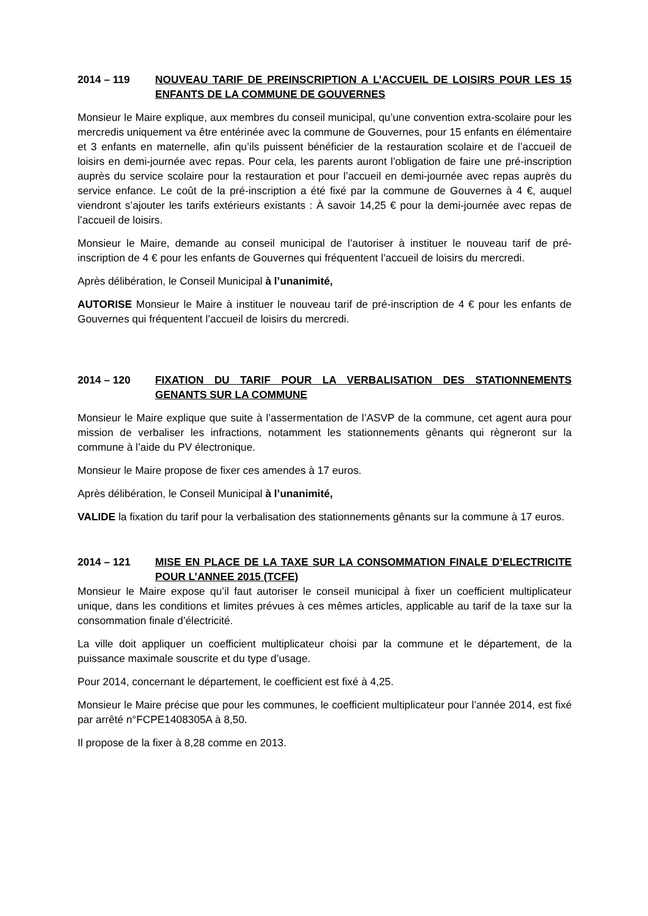2014 – 119 NOUVEAU TARIF DE PREINSCRIPTION A L’ACCUEIL DE LOISIRS POUR LES 15 ENFANTS DE LA COMMUNE DE GOUVERNES
Monsieur le Maire explique, aux membres du conseil municipal, qu’une convention extra-scolaire pour les mercredis uniquement va être entérinée avec la commune de Gouvernes, pour 15 enfants en élémentaire et 3 enfants en maternelle, afin qu’ils puissent bénéficier de la restauration scolaire et de l’accueil de loisirs en demi-journée avec repas. Pour cela, les parents auront l’obligation de faire une pré-inscription auprès du service scolaire pour la restauration et pour l’accueil en demi-journée avec repas auprès du service enfance. Le coût de la pré-inscription a été fixé par la commune de Gouvernes à 4 €, auquel viendront s’ajouter les tarifs extérieurs existants : À savoir 14,25 € pour la demi-journée avec repas de l’accueil de loisirs.
Monsieur le Maire, demande au conseil municipal de l’autoriser à instituer le nouveau tarif de pré-inscription de 4 € pour les enfants de Gouvernes qui fréquentent l’accueil de loisirs du mercredi.
Après délibération, le Conseil Municipal à l’unanimité,
AUTORISE Monsieur le Maire à instituer le nouveau tarif de pré-inscription de 4 € pour les enfants de Gouvernes qui fréquentent l’accueil de loisirs du mercredi.
2014 – 120 FIXATION DU TARIF POUR LA VERBALISATION DES STATIONNEMENTS GENANTS SUR LA COMMUNE
Monsieur le Maire explique que suite à l’assermentation de l’ASVP de la commune, cet agent aura pour mission de verbaliser les infractions, notamment les stationnements gênants qui règneront sur la commune à l’aide du PV électronique.
Monsieur le Maire propose de fixer ces amendes à 17 euros.
Après délibération, le Conseil Municipal à l’unanimité,
VALIDE la fixation du tarif pour la verbalisation des stationnements gênants sur la commune à 17 euros.
2014 – 121 MISE EN PLACE DE LA TAXE SUR LA CONSOMMATION FINALE D’ELECTRICITE POUR L’ANNEE 2015 (TCFE)
Monsieur le Maire expose qu’il faut autoriser le conseil municipal à fixer un coefficient multiplicateur unique, dans les conditions et limites prévues à ces mêmes articles, applicable au tarif de la taxe sur la consommation finale d’électricité.
La ville doit appliquer un coefficient multiplicateur choisi par la commune et le département, de la puissance maximale souscrite et du type d’usage.
Pour 2014, concernant le département, le coefficient est fixé à 4,25.
Monsieur le Maire précise que pour les communes, le coefficient multiplicateur pour l’année 2014, est fixé par arrêté n°FCPE1408305A à 8,50.
Il propose de la fixer à 8,28 comme en 2013.